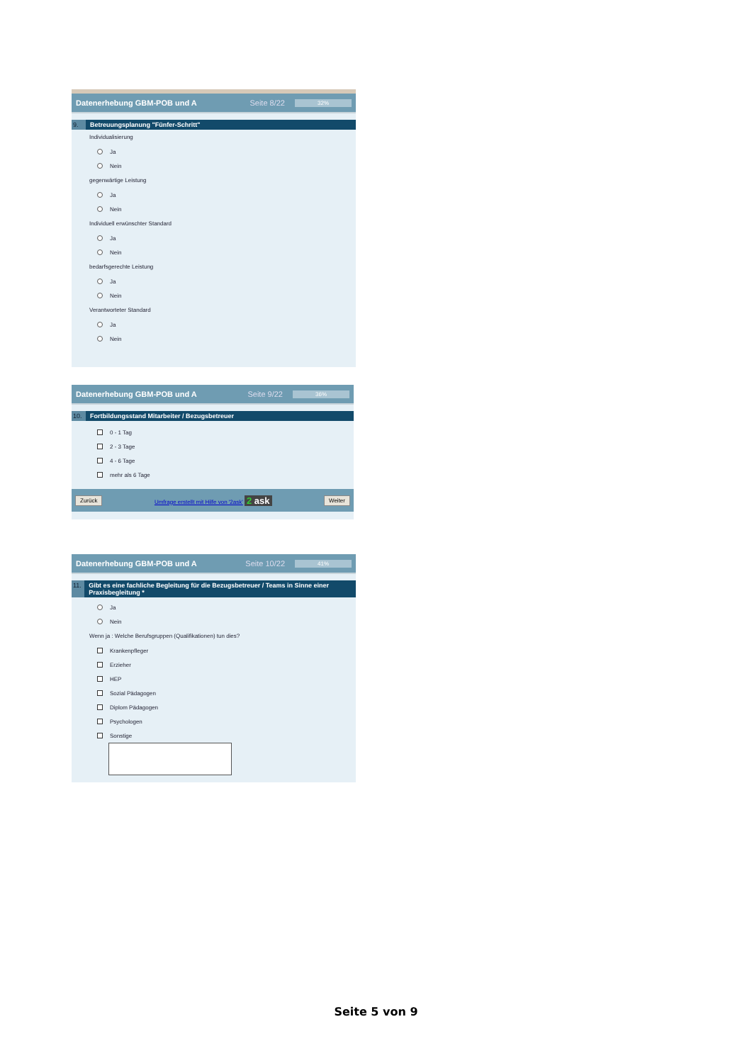Datenerhebung GBM-POB und A Seite 8/22
32%
9. Betreuungsplanung "Fünfer-Schritt"
Individualisierung
Ja
Nein
gegenwärtige Leistung
Ja
Nein
Individuell erwünschter Standard
Ja
Nein
bedarfsgerechte Leistung
Ja
Nein
Verantworteter Standard
Ja
Nein
Datenerhebung GBM-POB und A Seite 9/22
36%
10. Fortbildungsstand Mitarbeiter / Bezugsbetreuer
0 - 1 Tag
2 - 3 Tage
4 - 6 Tage
mehr als 6 Tage
Zurück Umfrage erstellt mit Hilfe von '2ask' 2 ask Weiter
Datenerhebung GBM-POB und A Seite 10/22
41%
11. Gibt es eine fachliche Begleitung für die Bezugsbetreuer / Teams in Sinne einer Praxisbegleitung *
Ja
Nein
Wenn ja : Welche Berufsgruppen (Qualifikationen) tun dies?
Krankenpfleger
Erzieher
HEP
Sozial Pädagogen
Diplom Pädagogen
Psychologen
Sonstige
Seite 5 von 9